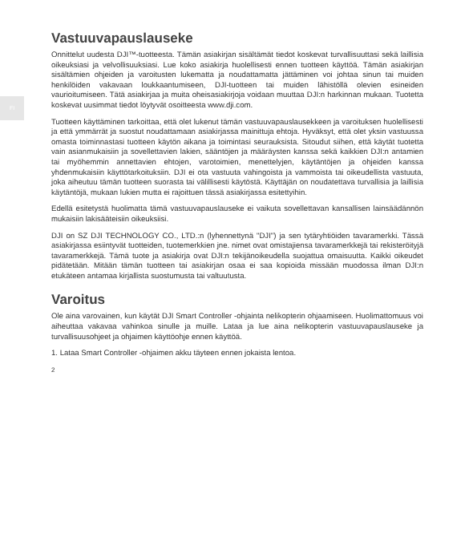FI
Vastuuvapauslauseke
Onnittelut uudesta DJI™-tuotteesta. Tämän asiakirjan sisältämät tiedot koskevat turvallisuuttasi sekä laillisia oikeuksiasi ja velvollisuuksiasi. Lue koko asiakirja huolellisesti ennen tuotteen käyttöä. Tämän asiakirjan sisältämien ohjeiden ja varoitusten lukematta ja noudattamatta jättäminen voi johtaa sinun tai muiden henkilöiden vakavaan loukkaantumiseen, DJI-tuotteen tai muiden lähistöllä olevien esineiden vaurioitumiseen. Tätä asiakirjaa ja muita oheisasiakirjoja voidaan muuttaa DJI:n harkinnan mukaan. Tuotetta koskevat uusimmat tiedot löytyvät osoitteesta www.dji.com.
Tuotteen käyttäminen tarkoittaa, että olet lukenut tämän vastuuvapauslausekkeen ja varoituksen huolellisesti ja että ymmärrät ja suostut noudattamaan asiakirjassa mainittuja ehtoja. Hyväksyt, että olet yksin vastuussa omasta toiminnastasi tuotteen käytön aikana ja toimintasi seurauksista. Sitoudut siihen, että käytät tuotetta vain asianmukaisiin ja sovellettavien lakien, sääntöjen ja määräysten kanssa sekä kaikkien DJI:n antamien tai myöhemmin annettavien ehtojen, varotoimien, menettelyjen, käytäntöjen ja ohjeiden kanssa yhdenmukaisiin käyttötarkoituksiin. DJI ei ota vastuuta vahingoista ja vammoista tai oikeudellista vastuuta, joka aiheutuu tämän tuotteen suorasta tai välillisesti käytöstä. Käyttäjän on noudatettava turvallisia ja laillisia käytäntöjä, mukaan lukien mutta ei rajoittuen tässä asiakirjassa esitettyihin.
Edellä esitetystä huolimatta tämä vastuuvapauslauseke ei vaikuta sovellettavan kansallisen lainsäädännön mukaisiin lakisääteisiin oikeuksiisi.
DJI on SZ DJI TECHNOLOGY CO., LTD.:n (lyhennettynä "DJI") ja sen tytäryhtiöiden tavaramerkki. Tässä asiakirjassa esiintyvät tuotteiden, tuotemerkkien jne. nimet ovat omistajiensa tavaramerkkejä tai rekisteröityjä tavaramerkkejä. Tämä tuote ja asiakirja ovat DJI:n tekijänoikeudella suojattua omaisuutta. Kaikki oikeudet pidätetään. Mitään tämän tuotteen tai asiakirjan osaa ei saa kopioida missään muodossa ilman DJI:n etukäteen antamaa kirjallista suostumusta tai valtuutusta.
Varoitus
Ole aina varovainen, kun käytät DJI Smart Controller -ohjainta nelikopterin ohjaamiseen. Huolimattomuus voi aiheuttaa vakavaa vahinkoa sinulle ja muille. Lataa ja lue aina nelikopterin vastuuvapauslauseke ja turvallisuusohjeet ja ohjaimen käyttöohje ennen käyttöä.
1. Lataa Smart Controller -ohjaimen akku täyteen ennen jokaista lentoa.
2